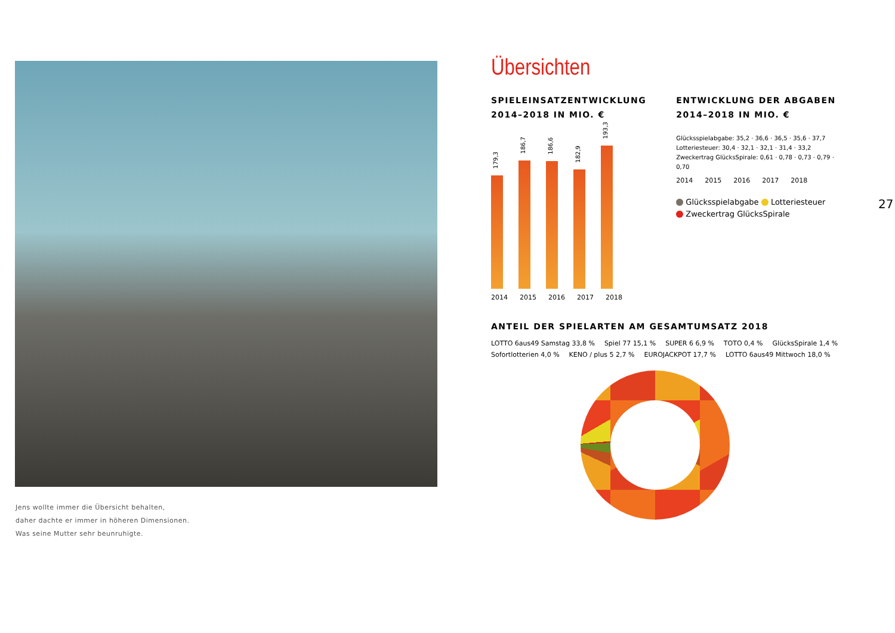Jens wollte immer die Übersicht behalten,
daher dachte er immer in höheren Dimensionen.
Was seine Mutter sehr beunruhigte.
27
Übersichten
SPIELEINSATZENTWICKLUNG
2014–2018 IN MIO. €
179,3
186,7
186,6
182,9
193,3
2014 2015 2016 2017 2018
ENTWICKLUNG DER ABGABEN
2014–2018 IN MIO. €
Glücksspielabgabe: 35,2 · 36,6 · 36,5 · 35,6 · 37,7
Lotteriesteuer: 30,4 · 32,1 · 32,1 · 31,4 · 33,2
Zweckertrag GlücksSpirale: 0,61 · 0,78 · 0,73 · 0,79 · 0,70
2014 2015 2016 2017 2018
Glücksspielabgabe Lotteriesteuer
Zweckertrag GlücksSpirale
ANTEIL DER SPIELARTEN AM GESAMTUMSATZ 2018
LOTTO 6aus49 Samstag 33,8 % Spiel 77 15,1 % SUPER 6 6,9 % TOTO 0,4 % GlücksSpirale 1,4 % Sofortlotterien 4,0 % KENO / plus 5 2,7 % EUROJACKPOT 17,7 % LOTTO 6aus49 Mittwoch 18,0 %